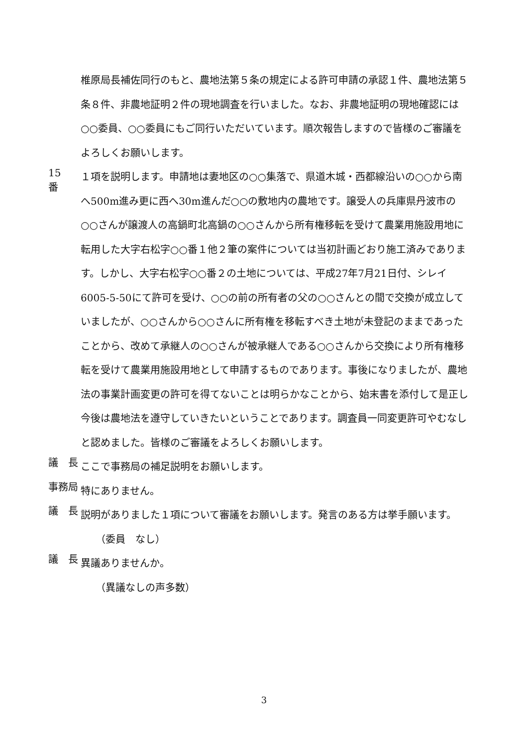椎原局長補佐同行のもと、農地法第５条の規定による許可申請の承認１件、農地法第５条８件、非農地証明２件の現地調査を行いました。なお、非農地証明の現地確認には○○委員、○○委員にもご同行いただいています。順次報告しますので皆様のご審議をよろしくお願いします。
15　番
１項を説明します。申請地は妻地区の○○集落で、県道木城・西都線沿いの○○から南へ500m進み更に西へ30m進んだ○○の敷地内の農地です。譲受人の兵庫県丹波市の○○さんが譲渡人の高鍋町北高鍋の○○さんから所有権移転を受けて農業用施設用地に転用した大字右松字○○番１他２筆の案件については当初計画どおり施工済みであります。しかし、大字右松字○○番２の土地については、平成27年7月21日付、シレイ6005-5-50にて許可を受け、○○の前の所有者の父の○○さんとの間で交換が成立していましたが、○○さんから○○さんに所有権を移転すべき土地が未登記のままであったことから、改めて承継人の○○さんが被承継人である○○さんから交換により所有権移転を受けて農業用施設用地として申請するものであります。事後になりましたが、農地法の事業計画変更の許可を得てないことは明らかなことから、始末書を添付して是正し今後は農地法を遵守していきたいということであります。調査員一同変更許可やむなしと認めました。皆様のご審議をよろしくお願いします。
議　長
ここで事務局の補足説明をお願いします。
事務局
特にありません。
議　長
説明がありました１項について審議をお願いします。発言のある方は挙手願います。
（委員　なし）
議　長
異議ありませんか。
（異議なしの声多数）
3